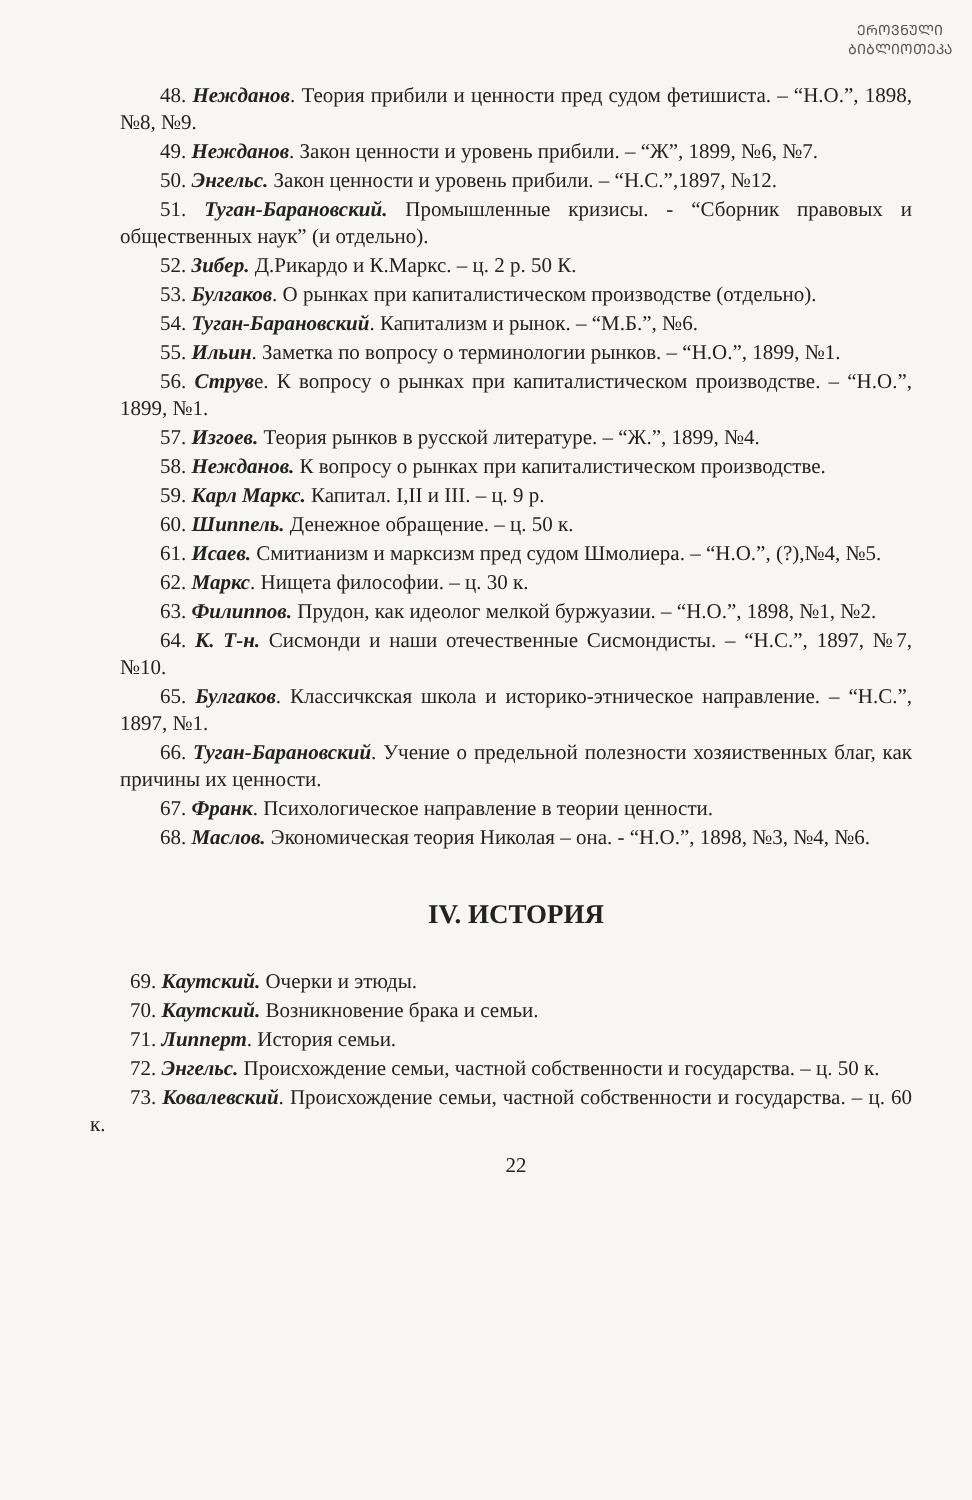ᲔᲠᲝᲕᲜᲣᲚᲘ
ᲑᲘᲑᲚᲘᲝᲗᲔᲙᲐ
48. Нежданов. Теория прибили и ценности пред судом фетишиста. – “Н.О.”, 1898, №8, №9.
49. Нежданов. Закон ценности и уровень прибили. – “Ж”, 1899, №6, №7.
50. Энгельс. Закон ценности и уровень прибили. – “Н.С.”,1897, №12.
51. Туган-Барановский. Промышленные кризисы. - “Сборник правовых и общественных наук” (и отдельно).
52. Зибер. Д.Рикардо и К.Маркс. – ц. 2 р. 50 К.
53. Булгаков. О рынках при капиталистическом производстве (отдельно).
54. Туган-Барановский. Капитализм и рынок. – “М.Б.”, №6.
55. Ильин. Заметка по вопросу о терминологии рынков. – “Н.О.”, 1899, №1.
56. Струве. К вопросу о рынках при капиталистическом производстве. – “Н.О.”, 1899, №1.
57. Изгоев. Теория рынков в русской литературе. – “Ж.”, 1899, №4.
58. Нежданов. К вопросу о рынках при капиталистическом производстве.
59. Карл Маркс. Капитал. I,II и III. – ц. 9 р.
60. Шиппель. Денежное обращение. – ц. 50 к.
61. Исаев. Смитианизм и марксизм пред судом Шмолиера. – “Н.О.”, (?),№4, №5.
62. Маркс. Нищета философии. – ц. 30 к.
63. Филиппов. Прудон, как идеолог мелкой буржуазии. – “Н.О.”, 1898, №1, №2.
64. К. Т-н. Сисмонди и наши отечественные Сисмондисты. – “Н.С.”, 1897, №7, №10.
65. Булгаков. Классичкская школа и историко-этническое направление. – “Н.С.”, 1897, №1.
66. Туган-Барановский. Учение о предельной полезности хозяиственных благ, как причины их ценности.
67. Франк. Психологическое направление в теории ценности.
68. Маслов. Экономическая теория Николая – она. - “Н.О.”, 1898, №3, №4, №6.
IV. ИСТОРИЯ
69. Каутский. Очерки и этюды.
70. Каутский. Возникновение брака и семьи.
71. Липперт. История семьи.
72. Энгельс. Происхождение семьи, частной собственности и государства. – ц. 50 к.
73. Ковалевский. Происхождение семьи, частной собственности и государства. – ц. 60 к.
22